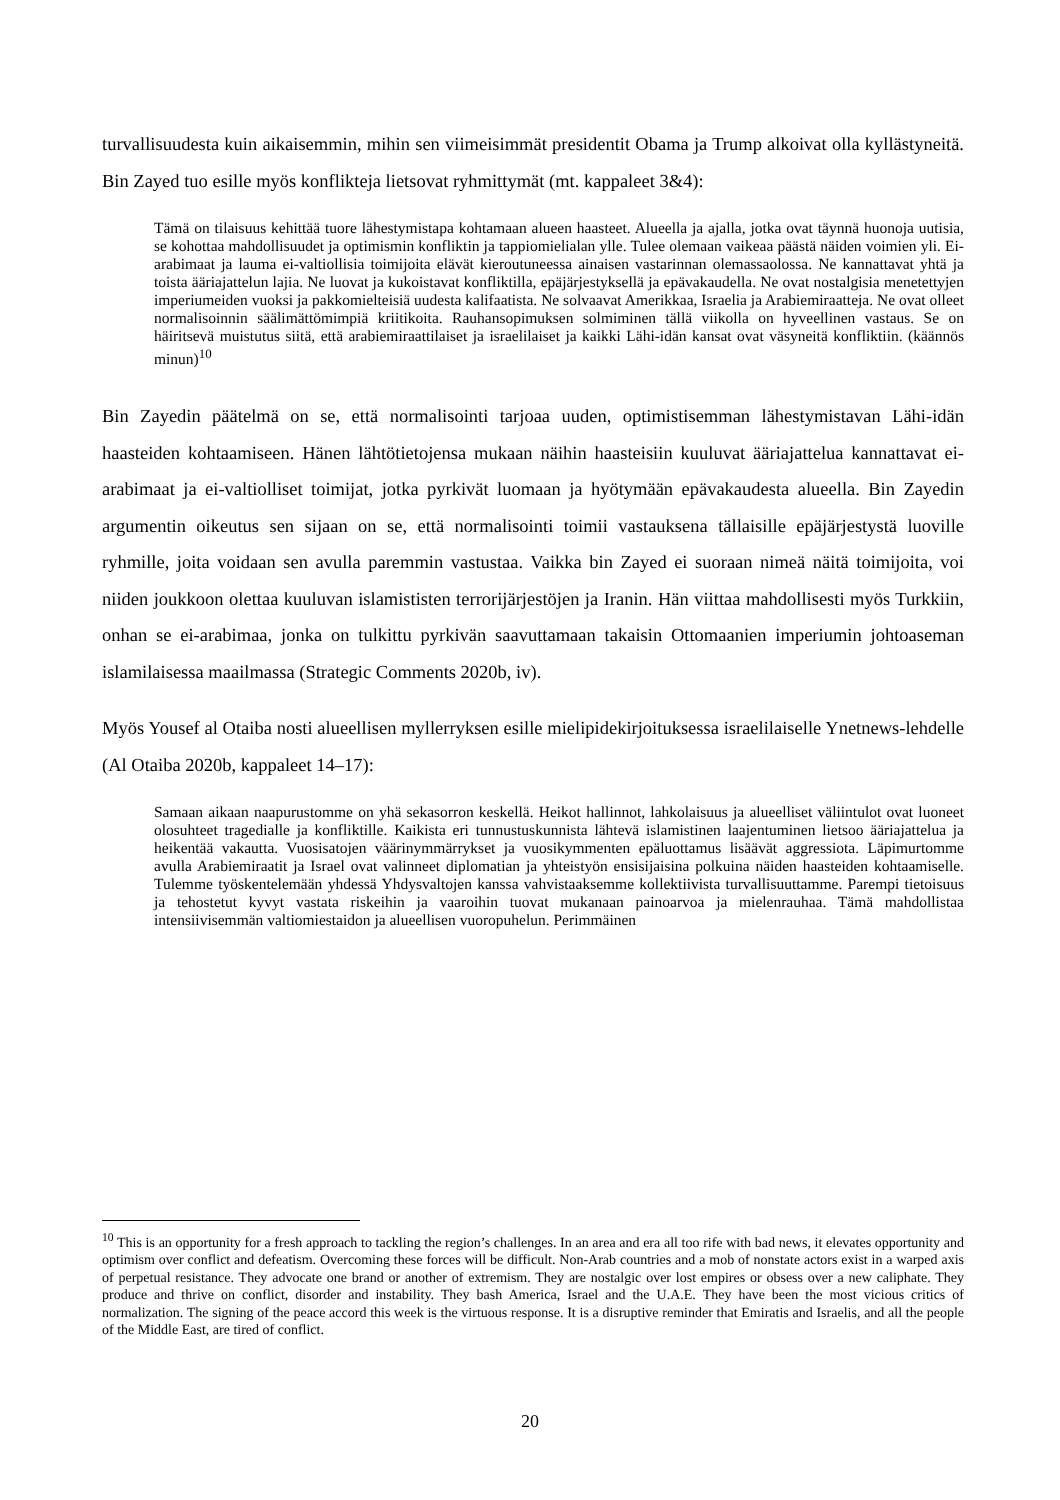turvallisuudesta kuin aikaisemmin, mihin sen viimeisimmät presidentit Obama ja Trump alkoivat olla kyllästyneitä. Bin Zayed tuo esille myös konflikteja lietsovat ryhmittymät (mt. kappaleet 3&4):
Tämä on tilaisuus kehittää tuore lähestymistapa kohtamaan alueen haasteet. Alueella ja ajalla, jotka ovat täynnä huonoja uutisia, se kohottaa mahdollisuudet ja optimismin konfliktin ja tappiomielialan ylle. Tulee olemaan vaikeaa päästä näiden voimien yli. Ei-arabimaat ja lauma ei-valtiollisia toimijoita elävät kieroutuneessa ainaisen vastarinnan olemassaolossa. Ne kannattavat yhtä ja toista ääriajattelun lajia. Ne luovat ja kukoistavat konfliktilla, epäjärjestyksellä ja epävakaudella. Ne ovat nostalgisia menetettyjen imperiumeiden vuoksi ja pakkomielteisiä uudesta kalifaatista. Ne solvaavat Amerikkaa, Israelia ja Arabiemiraatteja. Ne ovat olleet normalisoinnin säälimättömimpiä kriitikoita. Rauhansopimuksen solmiminen tällä viikolla on hyveellinen vastaus. Se on häiritsevä muistutus siitä, että arabiemiraattilaiset ja israelilaiset ja kaikki Lähi-idän kansat ovat väsyneitä konfliktiin. (käännös minun)<sup>10</sup>
Bin Zayedin päätelmä on se, että normalisointi tarjoaa uuden, optimistisemman lähestymistavan Lähi-idän haasteiden kohtaamiseen. Hänen lähtötietojensa mukaan näihin haasteisiin kuuluvat ääriajattelua kannattavat ei-arabimaat ja ei-valtiolliset toimijat, jotka pyrkivät luomaan ja hyötymään epävakaudesta alueella. Bin Zayedin argumentin oikeutus sen sijaan on se, että normalisointi toimii vastauksena tällaisille epäjärjestystä luoville ryhmille, joita voidaan sen avulla paremmin vastustaa. Vaikka bin Zayed ei suoraan nimeä näitä toimijoita, voi niiden joukkoon olettaa kuuluvan islamististen terrorijärjestöjen ja Iranin. Hän viittaa mahdollisesti myös Turkkiin, onhan se ei-arabimaa, jonka on tulkittu pyrkivän saavuttamaan takaisin Ottomaanien imperiumin johtoaseman islamilaisessa maailmassa (Strategic Comments 2020b, iv).
Myös Yousef al Otaiba nosti alueellisen myllerryksen esille mielipidekirjoituksessa israelilaiselle Ynetnews-lehdelle (Al Otaiba 2020b, kappaleet 14–17):
Samaan aikaan naapurustomme on yhä sekasorron keskellä. Heikot hallinnot, lahkolaisuus ja alueelliset väliintulot ovat luoneet olosuhteet tragedialle ja konfliktille. Kaikista eri tunnustuskunnista lähtevä islamistinen laajentuminen lietsoo ääriajattelua ja heikentää vakautta. Vuosisatojen väärinymmärrykset ja vuosikymmenten epäluottamus lisäävät aggressiota. Läpimurtomme avulla Arabiemiraatit ja Israel ovat valinneet diplomatian ja yhteistyön ensisijaisina polkuina näiden haasteiden kohtaamiselle. Tulemme työskentelemään yhdessä Yhdysvaltojen kanssa vahvistaaksemme kollektiivista turvallisuuttamme. Parempi tietoisuus ja tehostetut kyvyt vastata riskeihin ja vaaroihin tuovat mukanaan painoarvoa ja mielenrauhaa. Tämä mahdollistaa intensiivisemmän valtiomiestaidon ja alueellisen vuoropuhelun. Perimmäinen
<sup>10</sup> This is an opportunity for a fresh approach to tackling the region’s challenges. In an area and era all too rife with bad news, it elevates opportunity and optimism over conflict and defeatism. Overcoming these forces will be difficult. Non-Arab countries and a mob of nonstate actors exist in a warped axis of perpetual resistance. They advocate one brand or another of extremism. They are nostalgic over lost empires or obsess over a new caliphate. They produce and thrive on conflict, disorder and instability. They bash America, Israel and the U.A.E. They have been the most vicious critics of normalization. The signing of the peace accord this week is the virtuous response. It is a disruptive reminder that Emiratis and Israelis, and all the people of the Middle East, are tired of conflict.
20